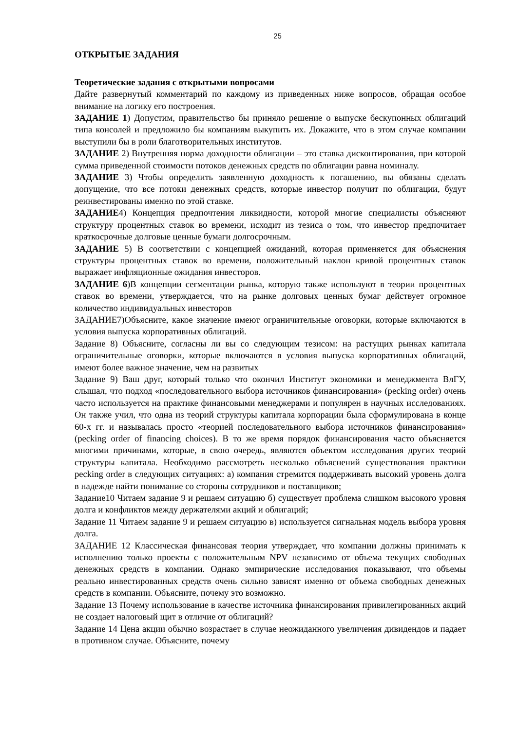25
ОТКРЫТЫЕ ЗАДАНИЯ
Теоретические задания с открытыми вопросами
Дайте развернутый комментарий по каждому из приведенных ниже вопросов, обращая особое внимание на логику его построения.
ЗАДАНИЕ 1) Допустим, правительство бы приняло решение о выпуске бескупонных облигаций типа консолей и предложило бы компаниям выкупить их. Докажите, что в этом случае компании выступили бы в роли благотворительных институтов.
ЗАДАНИЕ 2) Внутренняя норма доходности облигации – это ставка дисконтирования, при которой сумма приведенной стоимости потоков денежных средств по облигации равна номиналу.
ЗАДАНИЕ 3) Чтобы определить заявленную доходность к погашению, вы обязаны сделать допущение, что все потоки денежных средств, которые инвестор получит по облигации, будут реинвестированы именно по этой ставке.
ЗАДАНИЕ4) Концепция предпочтения ликвидности, которой многие специалисты объясняют структуру процентных ставок во времени, исходит из тезиса о том, что инвестор предпочитает краткосрочные долговые ценные бумаги долгосрочным.
ЗАДАНИЕ 5) В соответствии с концепцией ожиданий, которая применяется для объяснения структуры процентных ставок во времени, положительный наклон кривой процентных ставок выражает инфляционные ожидания инвесторов.
ЗАДАНИЕ 6)В концепции сегментации рынка, которую также используют в теории процентных ставок во времени, утверждается, что на рынке долговых ценных бумаг действует огромное количество индивидуальных инвесторов
ЗАДАНИЕ7)Объясните, какое значение имеют ограничительные оговорки, которые включаются в условия выпуска корпоративных облигаций.
Задание 8) Объясните, согласны ли вы со следующим тезисом: на растущих рынках капитала ограничительные оговорки, которые включаются в условия выпуска корпоративных облигаций, имеют более важное значение, чем на развитых
Задание 9) Ваш друг, который только что окончил Институт экономики и менеджмента ВлГУ, слышал, что подход «последовательного выбора источников финансирования» (pecking order) очень часто используется на практике финансовыми менеджерами и популярен в научных исследованиях. Он также учил, что одна из теорий структуры капитала корпорации была сформулирована в конце 60-х гг. и называлась просто «теорией последовательного выбора источников финансирования» (pecking order of financing choices). В то же время порядок финансирования часто объясняется многими причинами, которые, в свою очередь, являются объектом исследования других теорий структуры капитала. Необходимо рассмотреть несколько объяснений существования практики pecking order в следующих ситуациях: а) компания стремится поддерживать высокий уровень долга в надежде найти понимание со стороны сотрудников и поставщиков;
Задание10 Читаем задание 9 и решаем ситуацию б) существует проблема слишком высокого уровня долга и конфликтов между держателями акций и облигаций;
Задание 11 Читаем задание 9 и решаем ситуацию в) используется сигнальная модель выбора уровня долга.
ЗАДАНИЕ 12 Классическая финансовая теория утверждает, что компании должны принимать к исполнению только проекты с положительным NPV независимо от объема текущих свободных денежных средств в компании. Однако эмпирические исследования показывают, что объемы реально инвестированных средств очень сильно зависят именно от объема свободных денежных средств в компании. Объясните, почему это возможно.
Задание 13 Почему использование в качестве источника финансирования привилегированных акций не создает налоговый щит в отличие от облигаций?
Задание 14 Цена акции обычно возрастает в случае неожиданного увеличения дивидендов и падает в противном случае. Объясните, почему